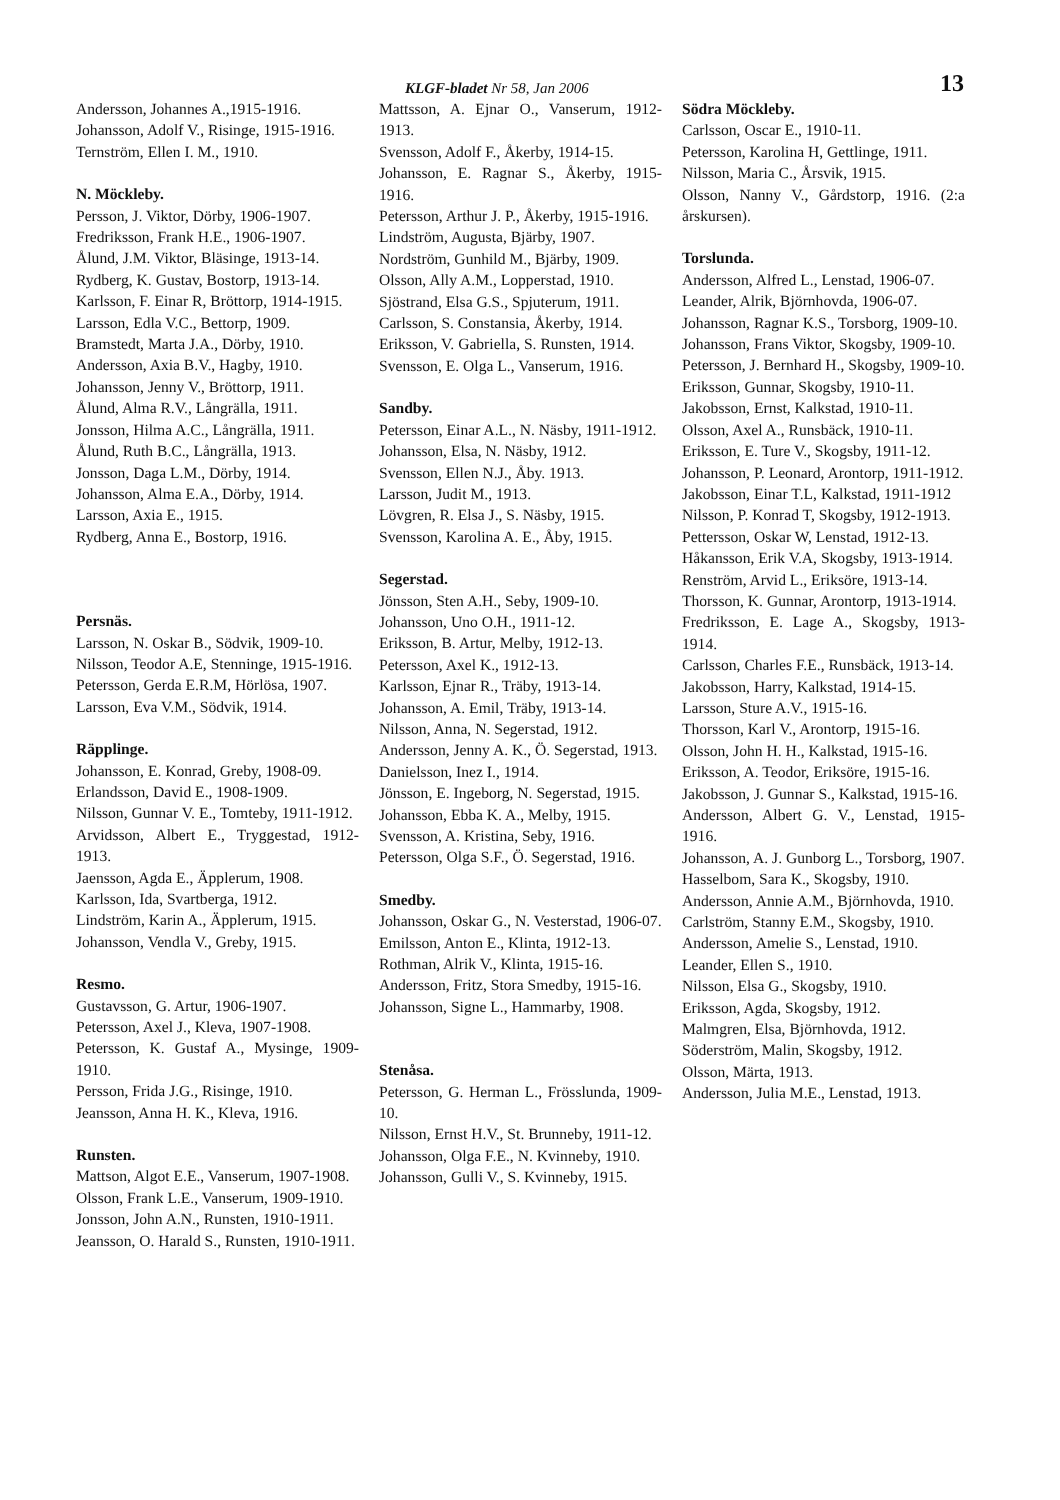KLGF-bladet Nr 58, Jan 2006 13
Andersson, Johannes A.,1915-1916.
Johansson, Adolf V., Risinge, 1915-1916.
Ternström, Ellen I. M., 1910.
N. Möckleby.
Persson, J. Viktor, Dörby, 1906-1907.
Fredriksson, Frank H.E., 1906-1907.
Ålund, J.M. Viktor, Bläsinge, 1913-14.
Rydberg, K. Gustav, Bostorp, 1913-14.
Karlsson, F. Einar R, Bröttorp, 1914-1915.
Larsson, Edla V.C., Bettorp, 1909.
Bramstedt, Marta J.A., Dörby, 1910.
Andersson, Axia B.V., Hagby, 1910.
Johansson, Jenny V., Bröttorp, 1911.
Ålund, Alma R.V., Långrälla, 1911.
Jonsson, Hilma A.C., Långrälla, 1911.
Ålund, Ruth B.C., Långrälla, 1913.
Jonsson, Daga L.M., Dörby, 1914.
Johansson, Alma E.A., Dörby, 1914.
Larsson, Axia E., 1915.
Rydberg, Anna E., Bostorp, 1916.
Persnäs.
Larsson, N. Oskar B., Södvik, 1909-10.
Nilsson, Teodor A.E, Stenninge, 1915-1916.
Petersson, Gerda E.R.M, Hörlösa, 1907.
Larsson, Eva V.M., Södvik, 1914.
Räpplinge.
Johansson, E. Konrad, Greby, 1908-09.
Erlandsson, David E., 1908-1909.
Nilsson, Gunnar V. E., Tomteby, 1911-1912.
Arvidsson, Albert E., Tryggestad, 1912-1913.
Jaensson, Agda E., Äpplerum, 1908.
Karlsson, Ida, Svartberga, 1912.
Lindström, Karin A., Äpplerum, 1915.
Johansson, Vendla V., Greby, 1915.
Resmo.
Gustavsson, G. Artur, 1906-1907.
Petersson, Axel J., Kleva, 1907-1908.
Petersson, K. Gustaf A., Mysinge, 1909-1910.
Persson, Frida J.G., Risinge, 1910.
Jeansson, Anna H. K., Kleva, 1916.
Runsten.
Mattson, Algot E.E., Vanserum, 1907-1908.
Olsson, Frank L.E., Vanserum, 1909-1910.
Jonsson, John A.N., Runsten, 1910-1911.
Jeansson, O. Harald S., Runsten, 1910-1911.
Mattsson, A. Ejnar O., Vanserum, 1912-1913.
Svensson, Adolf F., Åkerby, 1914-15.
Johansson, E. Ragnar S., Åkerby, 1915-1916.
Petersson, Arthur J. P., Åkerby, 1915-1916.
Lindström, Augusta, Bjärby, 1907.
Nordström, Gunhild M., Bjärby, 1909.
Olsson, Ally A.M., Lopperstad, 1910.
Sjöstrand, Elsa G.S., Spjuterum, 1911.
Carlsson, S. Constansia, Åkerby, 1914.
Eriksson, V. Gabriella, S. Runsten, 1914.
Svensson, E. Olga L., Vanserum, 1916.
Sandby.
Petersson, Einar A.L., N. Näsby, 1911-1912.
Johansson, Elsa, N. Näsby, 1912.
Svensson, Ellen N.J., Åby. 1913.
Larsson, Judit M., 1913.
Lövgren, R. Elsa J., S. Näsby, 1915.
Svensson, Karolina A. E., Åby, 1915.
Segerstad.
Jönsson, Sten A.H., Seby, 1909-10.
Johansson, Uno O.H., 1911-12.
Eriksson, B. Artur, Melby, 1912-13.
Petersson, Axel K., 1912-13.
Karlsson, Ejnar R., Träby, 1913-14.
Johansson, A. Emil, Träby, 1913-14.
Nilsson, Anna, N. Segerstad, 1912.
Andersson, Jenny A. K., Ö. Segerstad, 1913.
Danielsson, Inez I., 1914.
Jönsson, E. Ingeborg, N. Segerstad, 1915.
Johansson, Ebba K. A., Melby, 1915.
Svensson, A. Kristina, Seby, 1916.
Petersson, Olga S.F., Ö. Segerstad, 1916.
Smedby.
Johansson, Oskar G., N. Vesterstad, 1906-07.
Emilsson, Anton E., Klinta, 1912-13.
Rothman, Alrik V., Klinta, 1915-16.
Andersson, Fritz, Stora Smedby, 1915-16.
Johansson, Signe L., Hammarby, 1908.
Stenåsa.
Petersson, G. Herman L., Frösslunda, 1909-10.
Nilsson, Ernst H.V., St. Brunneby, 1911-12.
Johansson, Olga F.E., N. Kvinneby, 1910.
Johansson, Gulli V., S. Kvinneby, 1915.
Södra Möckleby.
Carlsson, Oscar E., 1910-11.
Petersson, Karolina H, Gettlinge, 1911.
Nilsson, Maria C., Årsvik, 1915.
Olsson, Nanny V., Gårdstorp, 1916. (2:a årskursen).
Torslunda.
Andersson, Alfred L., Lenstad, 1906-07.
Leander, Alrik, Björnhovda, 1906-07.
Johansson, Ragnar K.S., Torsborg, 1909-10.
Johansson, Frans Viktor, Skogsby, 1909-10.
Petersson, J. Bernhard H., Skogsby, 1909-10.
Eriksson, Gunnar, Skogsby, 1910-11.
Jakobsson, Ernst, Kalkstad, 1910-11.
Olsson, Axel A., Runsbäck, 1910-11.
Eriksson, E. Ture V., Skogsby, 1911-12.
Johansson, P. Leonard, Arontorp, 1911-1912.
Jakobsson, Einar T.L, Kalkstad, 1911-1912
Nilsson, P. Konrad T, Skogsby, 1912-1913.
Pettersson, Oskar W, Lenstad, 1912-13.
Håkansson, Erik V.A, Skogsby, 1913-1914.
Renström, Arvid L., Eriksöre, 1913-14.
Thorsson, K. Gunnar, Arontorp, 1913-1914.
Fredriksson, E. Lage A., Skogsby, 1913-1914.
Carlsson, Charles F.E., Runsbäck, 1913-14.
Jakobsson, Harry, Kalkstad, 1914-15.
Larsson, Sture A.V., 1915-16.
Thorsson, Karl V., Arontorp, 1915-16.
Olsson, John H. H., Kalkstad, 1915-16.
Eriksson, A. Teodor, Eriksöre, 1915-16.
Jakobsson, J. Gunnar S., Kalkstad, 1915-16.
Andersson, Albert G. V., Lenstad, 1915-1916.
Johansson, A. J. Gunborg L., Torsborg, 1907.
Hasselbom, Sara K., Skogsby, 1910.
Andersson, Annie A.M., Björnhovda, 1910.
Carlström, Stanny E.M., Skogsby, 1910.
Andersson, Amelie S., Lenstad, 1910.
Leander, Ellen S., 1910.
Nilsson, Elsa G., Skogsby, 1910.
Eriksson, Agda, Skogsby, 1912.
Malmgren, Elsa, Björnhovda, 1912.
Söderström, Malin, Skogsby, 1912.
Olsson, Märta, 1913.
Andersson, Julia M.E., Lenstad, 1913.